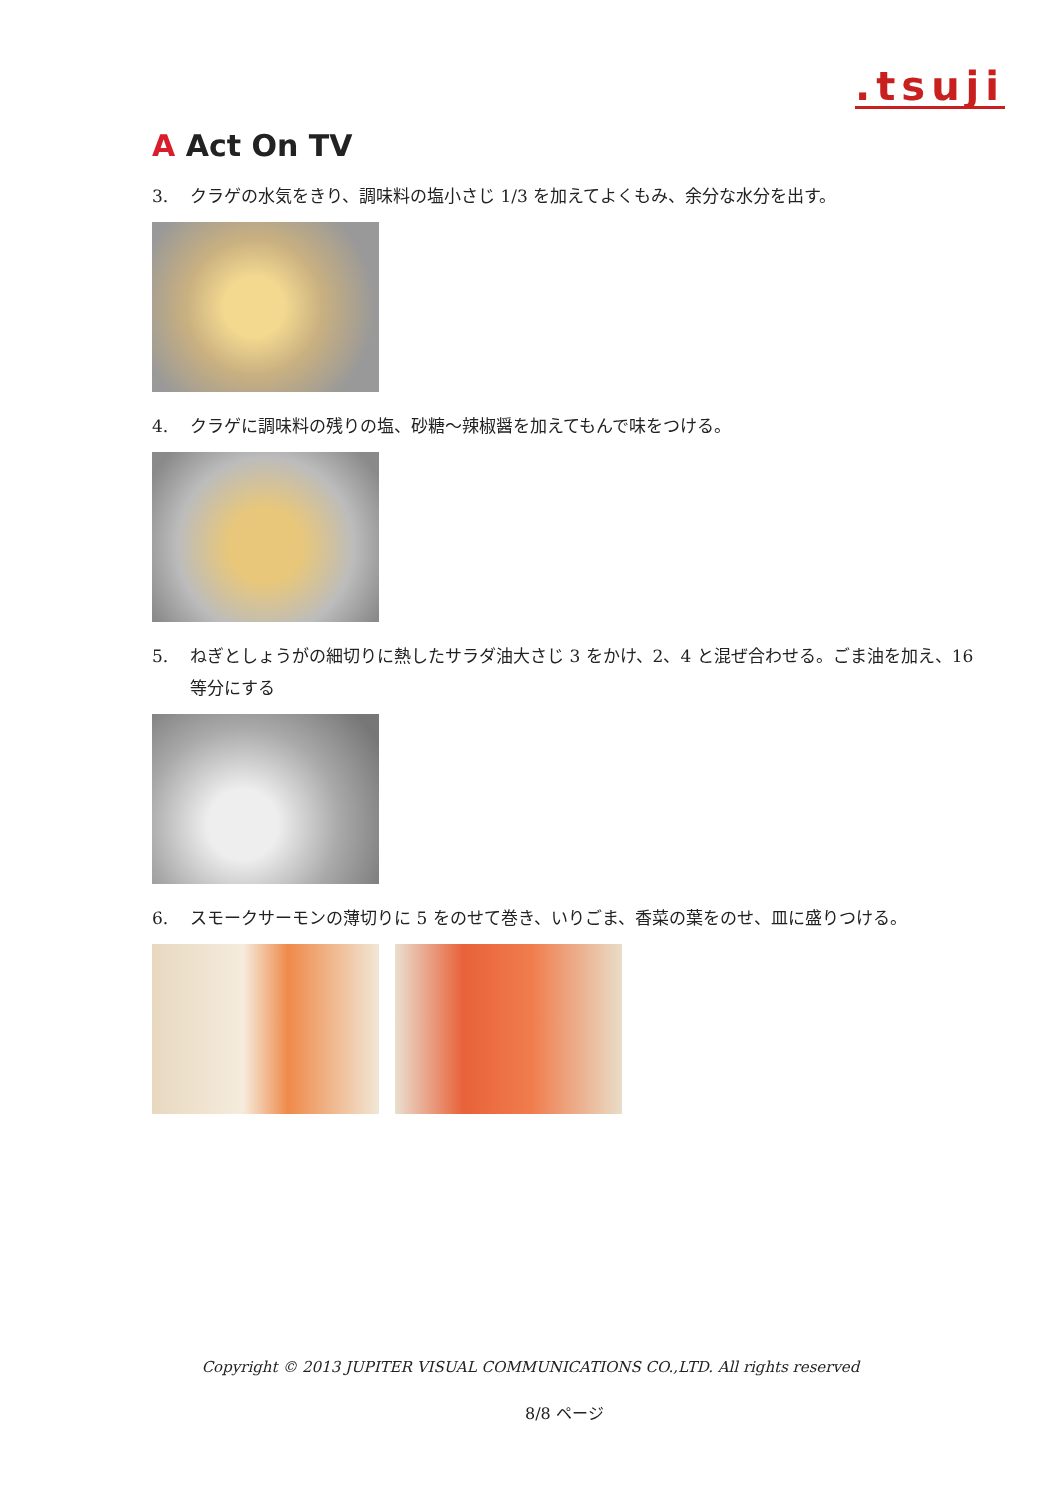.tsuji
A Act On TV
3. クラゲの水気をきり、調味料の塩小さじ 1/3 を加えてよくもみ、余分な水分を出す。
4. クラゲに調味料の残りの塩、砂糖～辣椒醤を加えてもんで味をつける。
5. ねぎとしょうがの細切りに熱したサラダ油大さじ 3 をかけ、2、4 と混ぜ合わせる。ごま油を加え、16 等分にする
6. スモークサーモンの薄切りに 5 をのせて巻き、いりごま、香菜の葉をのせ、皿に盛りつける。
Copyright © 2013 JUPITER VISUAL COMMUNICATIONS CO.,LTD. All rights reserved
8/8 ページ